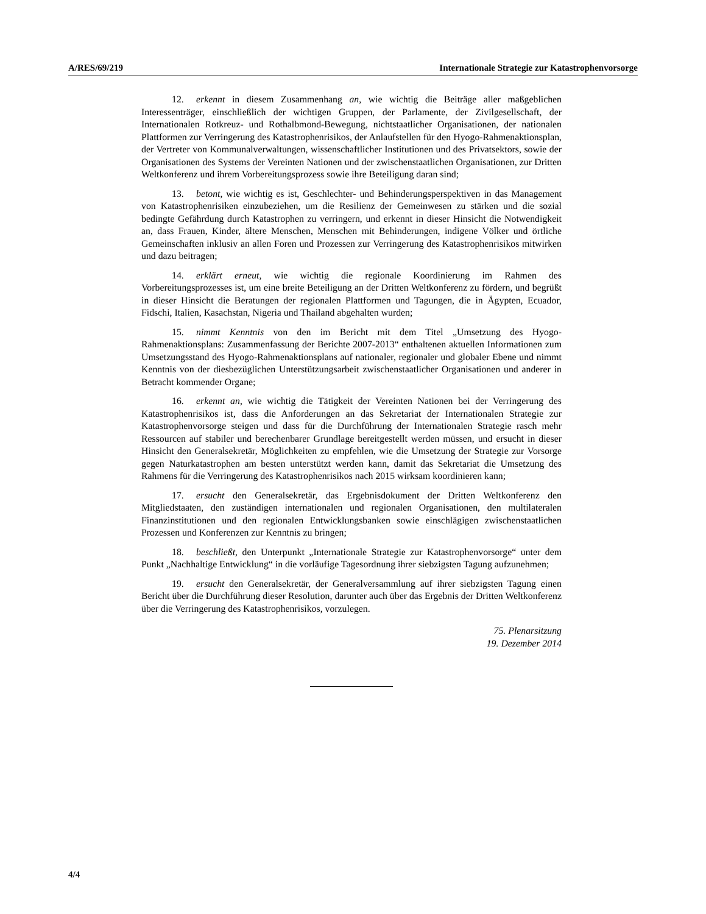A/RES/69/219 Internationale Strategie zur Katastrophenvorsorge
12. erkennt in diesem Zusammenhang an, wie wichtig die Beiträge aller maßgeblichen Interessenträger, einschließlich der wichtigen Gruppen, der Parlamente, der Zivilgesellschaft, der Internationalen Rotkreuz- und Rothalbmond-Bewegung, nichtstaatlicher Organisationen, der nationalen Plattformen zur Verringerung des Katastrophenrisikos, der Anlaufstellen für den Hyogo-Rahmenaktionsplan, der Vertreter von Kommunalverwaltungen, wissenschaftlicher Institutionen und des Privatsektors, sowie der Organisationen des Systems der Vereinten Nationen und der zwischenstaatlichen Organisationen, zur Dritten Weltkonferenz und ihrem Vorbereitungsprozess sowie ihre Beteiligung daran sind;
13. betont, wie wichtig es ist, Geschlechter- und Behinderungsperspektiven in das Management von Katastrophenrisiken einzubeziehen, um die Resilienz der Gemeinwesen zu stärken und die sozial bedingte Gefährdung durch Katastrophen zu verringern, und erkennt in dieser Hinsicht die Notwendigkeit an, dass Frauen, Kinder, ältere Menschen, Menschen mit Behinderungen, indigene Völker und örtliche Gemeinschaften inklusiv an allen Foren und Prozessen zur Verringerung des Katastrophenrisikos mitwirken und dazu beitragen;
14. erklärt erneut, wie wichtig die regionale Koordinierung im Rahmen des Vorbereitungsprozesses ist, um eine breite Beteiligung an der Dritten Weltkonferenz zu fördern, und begrüßt in dieser Hinsicht die Beratungen der regionalen Plattformen und Tagungen, die in Ägypten, Ecuador, Fidschi, Italien, Kasachstan, Nigeria und Thailand abgehalten wurden;
15. nimmt Kenntnis von den im Bericht mit dem Titel „Umsetzung des Hyogo-Rahmenaktionsplans: Zusammenfassung der Berichte 2007-2013“ enthaltenen aktuellen Informationen zum Umsetzungsstand des Hyogo-Rahmenaktionsplans auf nationaler, regionaler und globaler Ebene und nimmt Kenntnis von der diesbezüglichen Unterstützungsarbeit zwischenstaatlicher Organisationen und anderer in Betracht kommender Organe;
16. erkennt an, wie wichtig die Tätigkeit der Vereinten Nationen bei der Verringerung des Katastrophenrisikos ist, dass die Anforderungen an das Sekretariat der Internationalen Strategie zur Katastrophenvorsorge steigen und dass für die Durchführung der Internationalen Strategie rasch mehr Ressourcen auf stabiler und berechenbarer Grundlage bereitgestellt werden müssen, und ersucht in dieser Hinsicht den Generalsekretär, Möglichkeiten zu empfehlen, wie die Umsetzung der Strategie zur Vorsorge gegen Naturkatastrophen am besten unterstützt werden kann, damit das Sekretariat die Umsetzung des Rahmens für die Verringerung des Katastrophenrisikos nach 2015 wirksam koordinieren kann;
17. ersucht den Generalsekretär, das Ergebnisdokument der Dritten Weltkonferenz den Mitgliedstaaten, den zuständigen internationalen und regionalen Organisationen, den multilateralen Finanzinstitutionen und den regionalen Entwicklungsbanken sowie einschlägigen zwischenstaatlichen Prozessen und Konferenzen zur Kenntnis zu bringen;
18. beschließt, den Unterpunkt „Internationale Strategie zur Katastrophenvorsorge“ unter dem Punkt „Nachhaltige Entwicklung“ in die vorläufige Tagesordnung ihrer siebzigsten Tagung aufzunehmen;
19. ersucht den Generalsekretär, der Generalversammlung auf ihrer siebzigsten Tagung einen Bericht über die Durchführung dieser Resolution, darunter auch über das Ergebnis der Dritten Weltkonferenz über die Verringerung des Katastrophenrisikos, vorzulegen.
75. Plenarsitzung
19. Dezember 2014
4/4